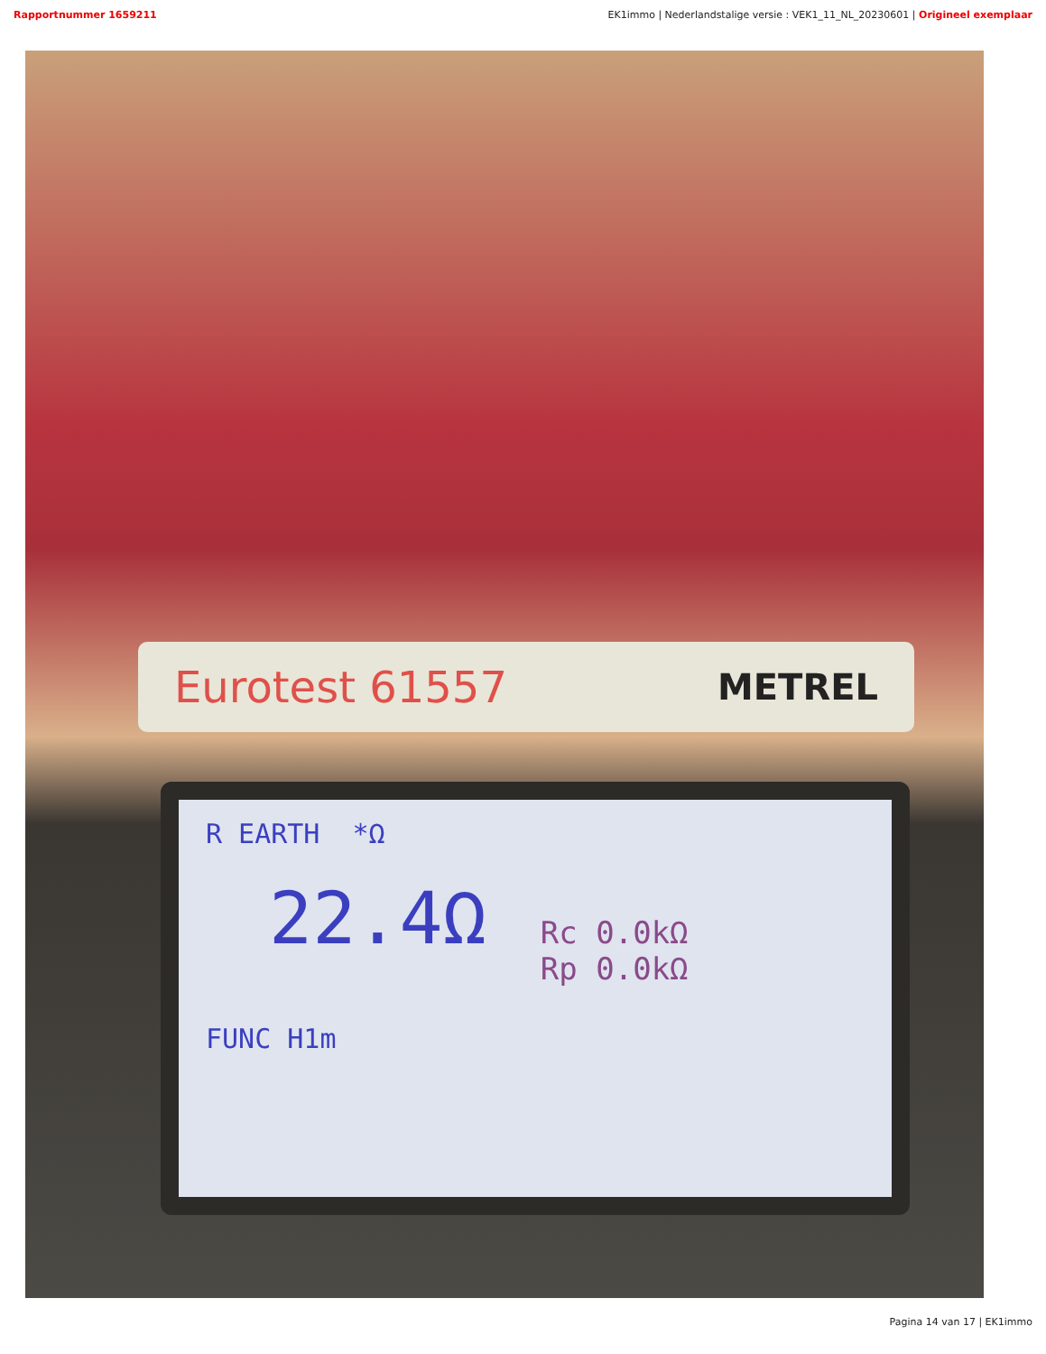Rapportnummer 1659211 EK1immo | Nederlandstalige versie : VEK1_11_NL_20230601 | Origineel exemplaar
Eurotest 61557 METREL
R EARTH *Ω
22.4Ω Rc 0.0kΩ
Rp 0.0kΩ
FUNC H1m
Pagina 14 van 17 | EK1immo